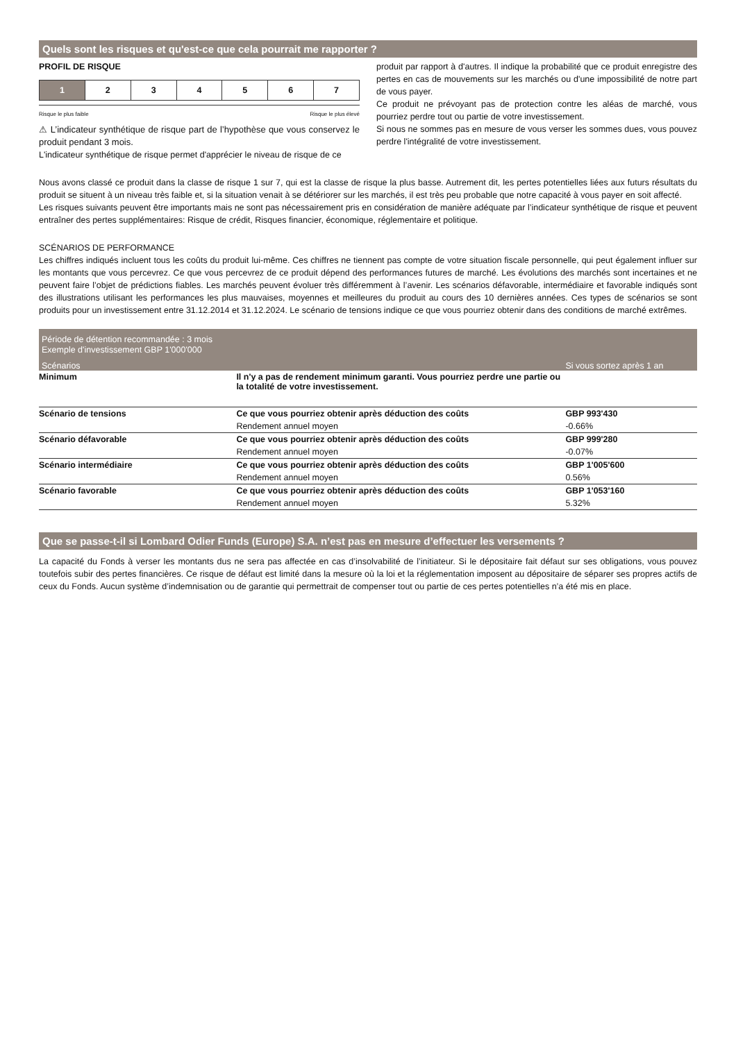Quels sont les risques et qu'est-ce que cela pourrait me rapporter ?
PROFIL DE RISQUE
| 1 | 2 | 3 | 4 | 5 | 6 | 7 |
Risque le plus faible Risque le plus élevé
⚠ L’indicateur synthétique de risque part de l’hypothèse que vous conservez le produit pendant 3 mois.
L'indicateur synthétique de risque permet d'apprécier le niveau de risque de ce
produit par rapport à d'autres. Il indique la probabilité que ce produit enregistre des pertes en cas de mouvements sur les marchés ou d'une impossibilité de notre part de vous payer.
Ce produit ne prévoyant pas de protection contre les aléas de marché, vous pourriez perdre tout ou partie de votre investissement.
Si nous ne sommes pas en mesure de vous verser les sommes dues, vous pouvez perdre l'intégralité de votre investissement.
Nous avons classé ce produit dans la classe de risque 1 sur 7, qui est la classe de risque la plus basse. Autrement dit, les pertes potentielles liées aux futurs résultats du produit se situent à un niveau très faible et, si la situation venait à se détériorer sur les marchés, il est très peu probable que notre capacité à vous payer en soit affecté.
Les risques suivants peuvent être importants mais ne sont pas nécessairement pris en considération de manière adéquate par l’indicateur synthétique de risque et peuvent entraîner des pertes supplémentaires: Risque de crédit, Risques financier, économique, réglementaire et politique.
SCÉNARIOS DE PERFORMANCE
Les chiffres indiqués incluent tous les coûts du produit lui-même. Ces chiffres ne tiennent pas compte de votre situation fiscale personnelle, qui peut également influer sur les montants que vous percevrez. Ce que vous percevrez de ce produit dépend des performances futures de marché. Les évolutions des marchés sont incertaines et ne peuvent faire l’objet de prédictions fiables. Les marchés peuvent évoluer très différemment à l’avenir. Les scénarios défavorable, intermédiaire et favorable indiqués sont des illustrations utilisant les performances les plus mauvaises, moyennes et meilleures du produit au cours des 10 dernières années. Ces types de scénarios se sont produits pour un investissement entre 31.12.2014 et 31.12.2024. Le scénario de tensions indique ce que vous pourriez obtenir dans des conditions de marché extrêmes.
| Période de détention recommandée : 3 mois Exemple d'investissement GBP 1'000'000 | | |
| Scénarios | | Si vous sortez après 1 an |
| Minimum | Il n'y a pas de rendement minimum garanti. Vous pourriez perdre une partie ou la totalité de votre investissement. | |
| Scénario de tensions | Ce que vous pourriez obtenir après déduction des coûts | GBP 993'430 |
| | Rendement annuel moyen | -0.66% |
| Scénario défavorable | Ce que vous pourriez obtenir après déduction des coûts | GBP 999'280 |
| | Rendement annuel moyen | -0.07% |
| Scénario intermédiaire | Ce que vous pourriez obtenir après déduction des coûts | GBP 1'005'600 |
| | Rendement annuel moyen | 0.56% |
| Scénario favorable | Ce que vous pourriez obtenir après déduction des coûts | GBP 1'053'160 |
| | Rendement annuel moyen | 5.32% |
Que se passe-t-il si Lombard Odier Funds (Europe) S.A. n’est pas en mesure d’effectuer les versements ?
La capacité du Fonds à verser les montants dus ne sera pas affectée en cas d’insolvabilité de l’initiateur. Si le dépositaire fait défaut sur ses obligations, vous pouvez toutefois subir des pertes financières. Ce risque de défaut est limité dans la mesure où la loi et la réglementation imposent au dépositaire de séparer ses propres actifs de ceux du Fonds. Aucun système d’indemnisation ou de garantie qui permettrait de compenser tout ou partie de ces pertes potentielles n’a été mis en place.